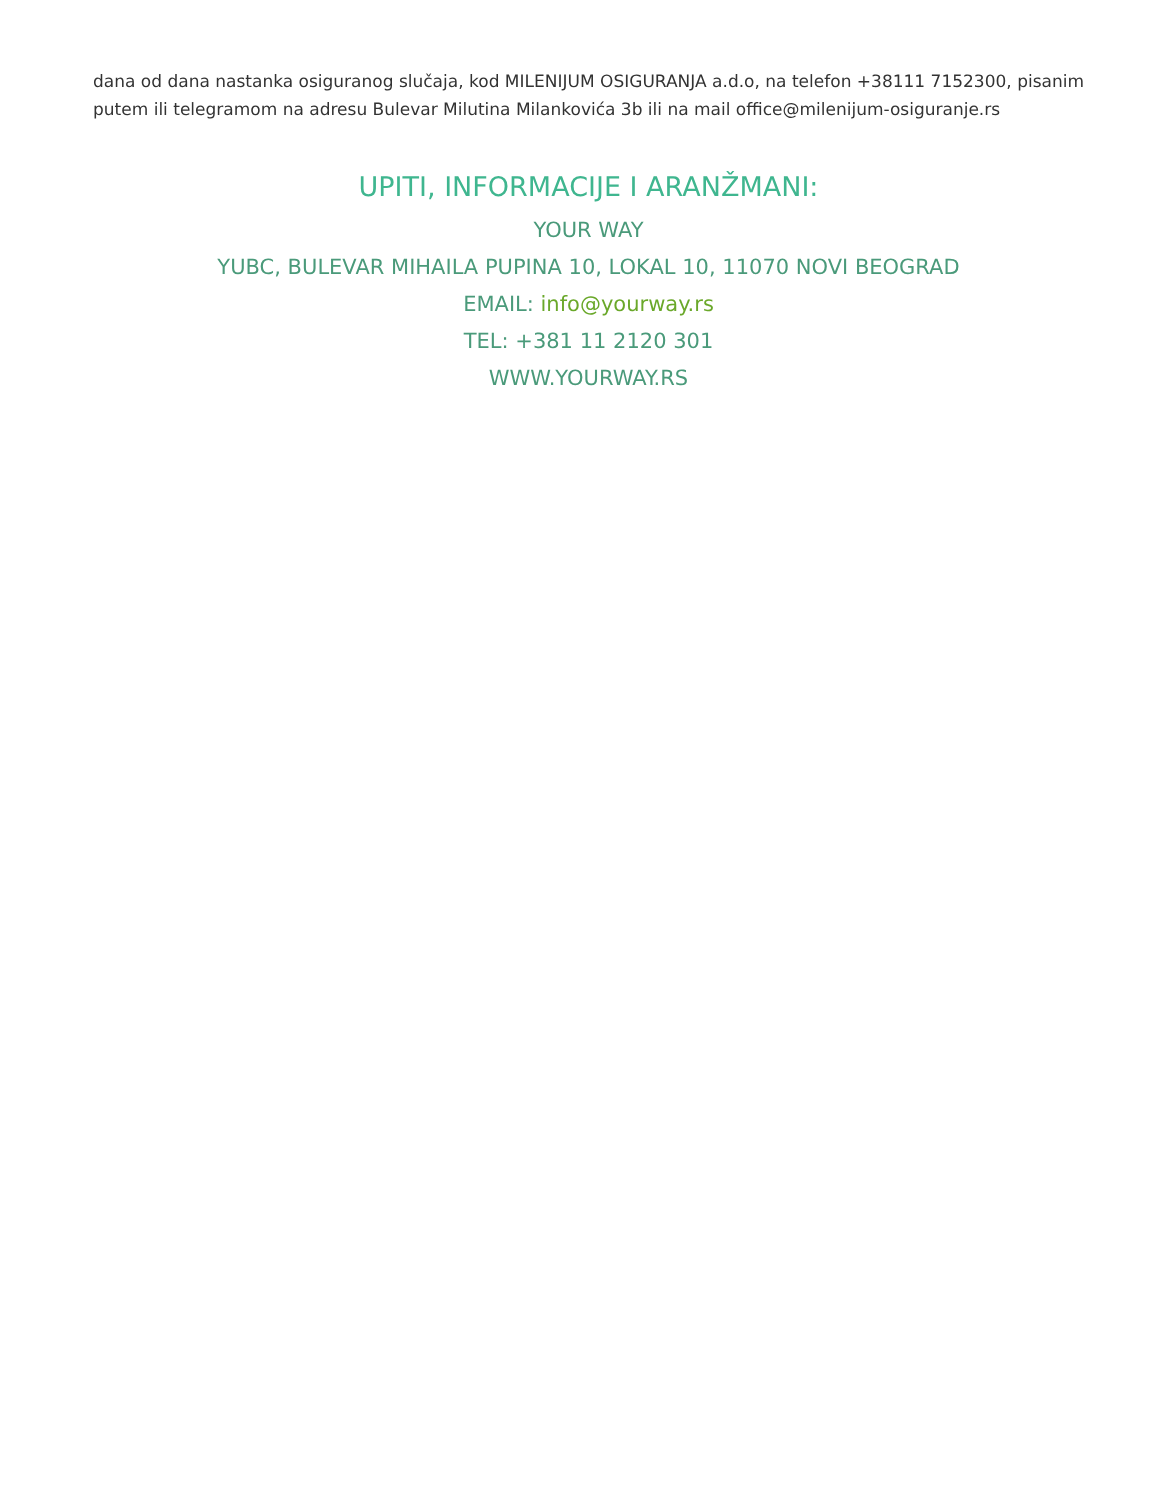dana od dana nastanka osiguranog slučaja, kod MILENIJUM OSIGURANJA a.d.o, na telefon +38111 7152300, pisanim putem ili telegramom na adresu Bulevar Milutina Milankovića 3b ili na mail office@milenijum-osiguranje.rs
UPITI, INFORMACIJE I ARANŽMANI:
YOUR WAY
YUBC, BULEVAR MIHAILA PUPINA 10, LOKAL 10, 11070 NOVI BEOGRAD
EMAIL: info@yourway.rs
TEL: +381 11 2120 301
WWW.YOURWAY.RS